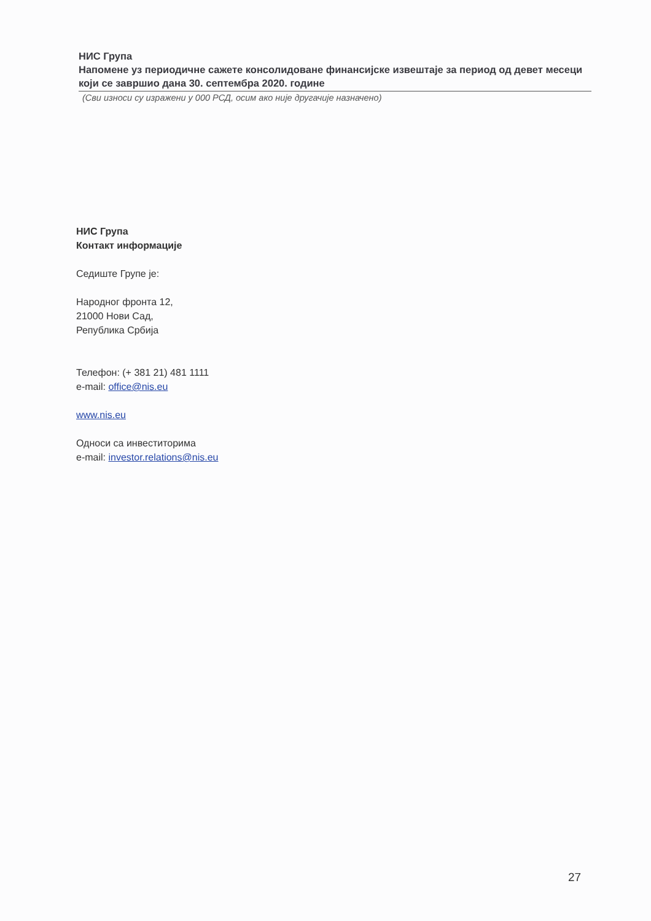НИС Група
Напомене уз периодичне сажете консолидоване финансијске извештаје за период од девет месеци који се завршио дана 30. септембра 2020. године
(Сви износи су изражени у 000 РСД, осим ако није другачије назначено)
НИС Група
Контакт информације
Седиште Групе је:
Народног фронта 12,
21000 Нови Сад,
Република Србија
Телефон: (+ 381 21) 481 1111
e-mail: office@nis.eu
www.nis.eu
Односи са инвеститорима
e-mail: investor.relations@nis.eu
27